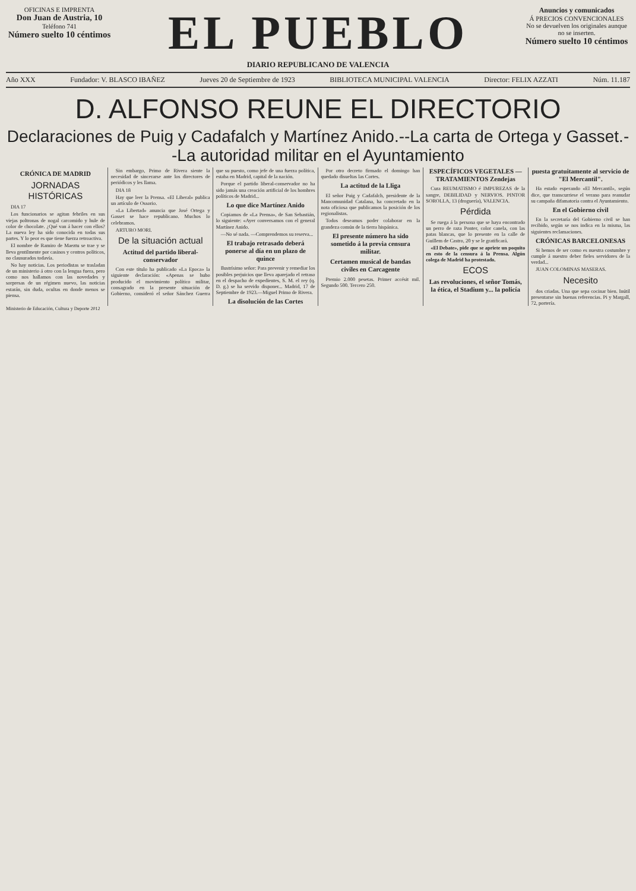OFICINAS E IMPRENTA
Don Juan de Austria, 10
Teléfono 741
Número suelto 10 céntimos
EL PUEBLO
DIARIO REPUBLICANO DE VALENCIA
Anuncios y comunicados
Á PRECIOS CONVENCIONALES
No se devuelven los originales aunque no se inserten.
Número suelto 10 céntimos
Año XXX Fundador: V. BLASCO IBAÑEZ Jueves 20 de Septiembre de 1923 BIBLIOTECA MUNICIPAL VALENCIA Director: FELIX AZZATI Núm. 11.187
D. ALFONSO REUNE EL DIRECTORIO
Declaraciones de Puig y Cadafalch y Martínez Anido.--La carta de Ortega y Gasset.--La autoridad militar en el Ayuntamiento
CRÓNICA DE MADRID
JORNADAS HISTÓRICAS
DIA 17
Los funcionarios se agitan febriles en sus viejas poltronas de nogal carcomido y hule de color de chocolate. ¿Qué van á hacer con ellos? La nueva ley ha sido conocida en todas sus partes. Y lo peor es que tiene fuerza retroactiva.
El nombre de Ramiro de Maeztu se trae y se lleva gentilmente por casinos y centros políticos, no clausurados todavía.
No hay noticias. Los periodistas se trasladan de un ministerio á otro con la lengua fuera, pero como nos hallamos con las novedades y sorpresas de un régimen nuevo, las noticias estarán, sin duda, ocultas en donde menos se piensa.
Sin embargo, Primo de Rivera siente la necesidad de sincerarse ante los directores de periódicos y les llama.
DIA 18
Hay que leer la Prensa. «El Liberal» publica un artículo de Ossorio.
«La Libertad» anuncia que José Ortega y Gasset se hace republicano. Muchos lo celebramos.
ARTURO MORI.
De la situación actual
Actitud del partido liberal-conservador
Con este título ha publicado «La Epoca» la siguiente declaración: «Apenas se hubo producido el movimiento político militar, consagrado en la presente situación de Gobierno, consideró el señor Sánchez Guerra que su puesto, como jefe de una fuerza política, estaba en Madrid, capital de la nación.
Porque el partido liberal-conservador no ha sido jamás una creación artificial de los hombres políticos de Madrid...
Lo que dice Martínez Anido
Copiamos de «La Prensa», de San Sebastián, lo siguiente: «Ayer conversamos con el general Martínez Anido.
—No sé nada. —Comprendemos su reserva...
El trabajo retrasado deberá ponerse al día en un plazo de quince
Ilustrísimo señor: Para prevenir y remediar los posibles perjuicios que lleva aparejado el retraso en el despacho de expedientes, S. M. el rey (q. D. g.) se ha servido disponer... Madrid, 17 de Septiembre de 1923.—Miguel Primo de Rivera.
La disolución de las Cortes
Por otro decreto firmado el domingo han quedado disueltas las Cortes.
La actitud de la Lliga
El señor Puig y Cadafalch, presidente de la Mancomunidad Catalana, ha concretado en la nota oficiosa que publicamos la posición de los regionalistas.
Todos deseamos poder colaborar en la grandeza común de la tierra hispánica.
El presente número ha sido sometido á la previa censura militar.
Certamen musical de bandas civiles en Carcagente
Premio 2.000 pesetas. Primer accésit mil. Segundo 500. Tercero 250.
ESPECÍFICOS VEGETALES — TRATAMIENTOS Zendejas
Cura REUMATISMO é IMPUREZAS de la sangre, DEBILIDAD y NERVIOS. PINTOR SOROLLA, 13 (droguería), VALENCIA.
Pérdida
Se ruega á la persona que se haya encontrado un perro de raza Ponter, color canela, con las patas blancas, que lo presente en la calle de Guillem de Castro, 20 y se le gratificará.
«El Debate», pide que se apriete un poquito en esto de la censura á la Prensa. Algún colega de Madrid ha protestado.
ECOS
Las revoluciones, el señor Tomás, la ética, el Stadium y... la policía puesta gratuitamente al servicio de "El Mercantil".
Ha estado esperando «El Mercantil», según dice, que transcurriese el verano para reanudar su campaña difamatoria contra el Ayuntamiento.
En el Gobierno civil
En la secretaría del Gobierno civil se han recibido, según se nos indica en la misma, las siguientes reclamaciones.
CRÓNICAS BARCELONESAS
Si hemos de ser como es nuestra costumbre y cumple á nuestro deber fieles servidores de la verdad...
JUAN COLOMINAS MASERAS.
Necesito
dos criadas. Una que sepa cocinar bien. Inútil presentarse sin buenas referencias. Pi y Margall, 72, portería.
Ministerio de Educación, Cultura y Deporte 2012